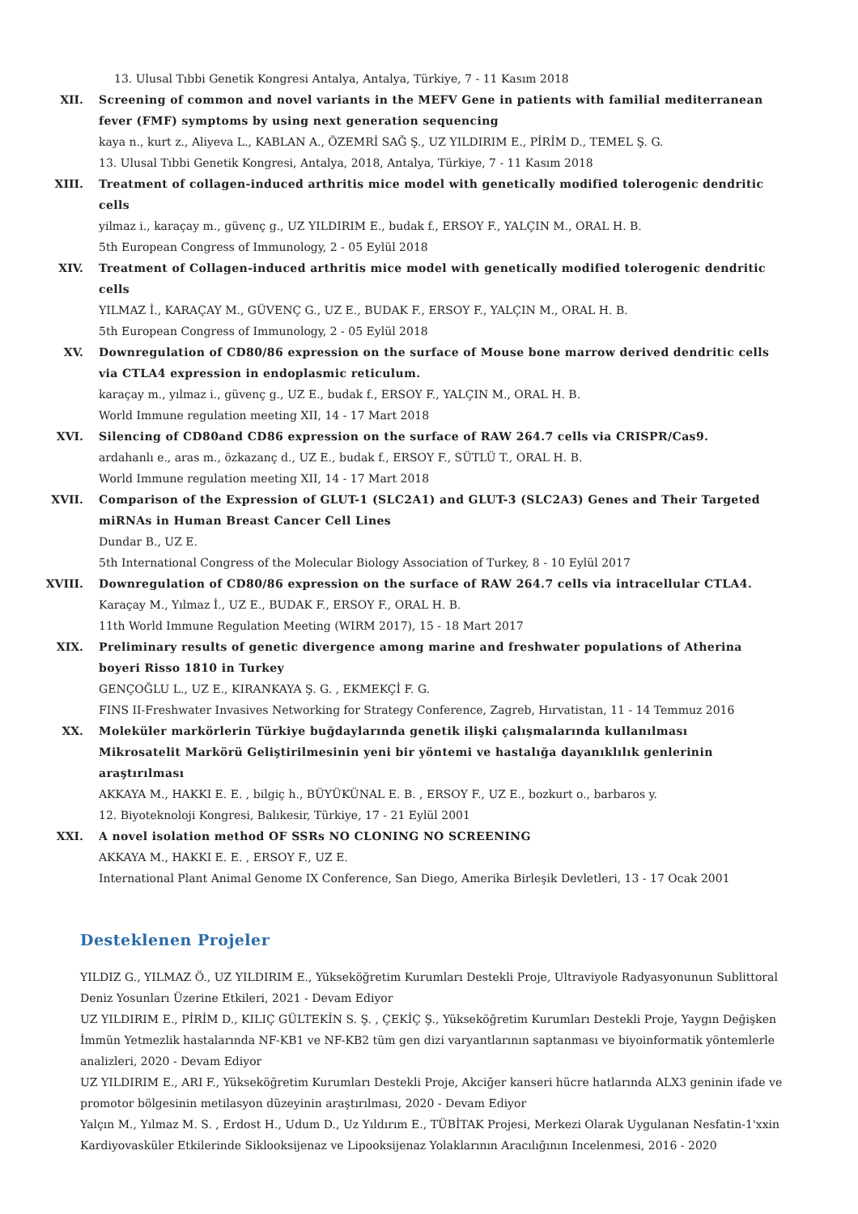13. Ulusal Tıbbi Genetik Kongresi Antalya, Antalya, Türkiye, 7 - 11 Kasım 2018
XII. Screening of common and novel variants in the MEFV Gene in patients with familial mediterranean fever (FMF) symptoms by using next generation sequencing
kaya n., kurt z., Aliyeva L., KABLAN A., ÖZEMRİ SAĞ Ş., UZ YILDIRIM E., PİRİM D., TEMEL Ş. G.
13. Ulusal Tıbbi Genetik Kongresi, Antalya, 2018, Antalya, Türkiye, 7 - 11 Kasım 2018
XIII. Treatment of collagen-induced arthritis mice model with genetically modified tolerogenic dendritic cells
yilmaz i., karaçay m., güvenç g., UZ YILDIRIM E., budak f., ERSOY F., YALÇIN M., ORAL H. B.
5th European Congress of Immunology, 2 - 05 Eylül 2018
XIV. Treatment of Collagen-induced arthritis mice model with genetically modified tolerogenic dendritic cells
YILMAZ İ., KARAÇAY M., GÜVENÇ G., UZ E., BUDAK F., ERSOY F., YALÇIN M., ORAL H. B.
5th European Congress of Immunology, 2 - 05 Eylül 2018
XV. Downregulation of CD80/86 expression on the surface of Mouse bone marrow derived dendritic cells via CTLA4 expression in endoplasmic reticulum.
karaçay m., yılmaz i., güvenç g., UZ E., budak f., ERSOY F., YALÇIN M., ORAL H. B.
World Immune regulation meeting XII, 14 - 17 Mart 2018
XVI. Silencing of CD80and CD86 expression on the surface of RAW 264.7 cells via CRISPR/Cas9.
ardahanlı e., aras m., özkazanç d., UZ E., budak f., ERSOY F., SÜTLÜ T., ORAL H. B.
World Immune regulation meeting XII, 14 - 17 Mart 2018
XVII. Comparison of the Expression of GLUT-1 (SLC2A1) and GLUT-3 (SLC2A3) Genes and Their Targeted miRNAs in Human Breast Cancer Cell Lines
Dundar B., UZ E.
5th International Congress of the Molecular Biology Association of Turkey, 8 - 10 Eylül 2017
XVIII. Downregulation of CD80/86 expression on the surface of RAW 264.7 cells via intracellular CTLA4.
Karaçay M., Yılmaz İ., UZ E., BUDAK F., ERSOY F., ORAL H. B.
11th World Immune Regulation Meeting (WIRM 2017), 15 - 18 Mart 2017
XIX. Preliminary results of genetic divergence among marine and freshwater populations of Atherina boyeri Risso 1810 in Turkey
GENÇOĞLU L., UZ E., KIRANKAYA Ş. G. , EKMEKÇİ F. G.
FINS II-Freshwater Invasives Networking for Strategy Conference, Zagreb, Hırvatistan, 11 - 14 Temmuz 2016
XX. Moleküler markörlerin Türkiye buğdaylarında genetik ilişki çalışmalarında kullanılması Mikrosatelit Markörü Geliştirilmesinin yeni bir yöntemi ve hastalığa dayanıklılık genlerinin araştırılması
AKKAYA M., HAKKI E. E. , bilgiç h., BÜYÜKÜNAL E. B. , ERSOY F., UZ E., bozkurt o., barbaros y.
12. Biyoteknoloji Kongresi, Balıkesir, Türkiye, 17 - 21 Eylül 2001
XXI. A novel isolation method OF SSRs NO CLONING NO SCREENING
AKKAYA M., HAKKI E. E. , ERSOY F., UZ E.
International Plant Animal Genome IX Conference, San Diego, Amerika Birleşik Devletleri, 13 - 17 Ocak 2001
Desteklenen Projeler
YILDIZ G., YILMAZ Ö., UZ YILDIRIM E., Yükseköğretim Kurumları Destekli Proje, Ultraviyole Radyasyonunun Sublittoral Deniz Yosunları Üzerine Etkileri, 2021 - Devam Ediyor
UZ YILDIRIM E., PİRİM D., KILIÇ GÜLTEKİN S. Ş. , ÇEKİÇ Ş., Yükseköğretim Kurumları Destekli Proje, Yaygın Değişken İmmün Yetmezlik hastalarında NF-KB1 ve NF-KB2 tüm gen dizi varyantlarının saptanması ve biyoinformatik yöntemlerle analizleri, 2020 - Devam Ediyor
UZ YILDIRIM E., ARI F., Yükseköğretim Kurumları Destekli Proje, Akciğer kanseri hücre hatlarında ALX3 geninin ifade ve promotor bölgesinin metilasyon düzeyinin araştırılması, 2020 - Devam Ediyor
Yalçın M., Yılmaz M. S. , Erdost H., Udum D., Uz Yıldırım E., TÜBİTAK Projesi, Merkezi Olarak Uygulanan Nesfatin-1'xxin Kardiyovasküler Etkilerinde Siklooksijenaz ve Lipooksijenaz Yolaklarının Aracılığının Incelenmesi, 2016 - 2020